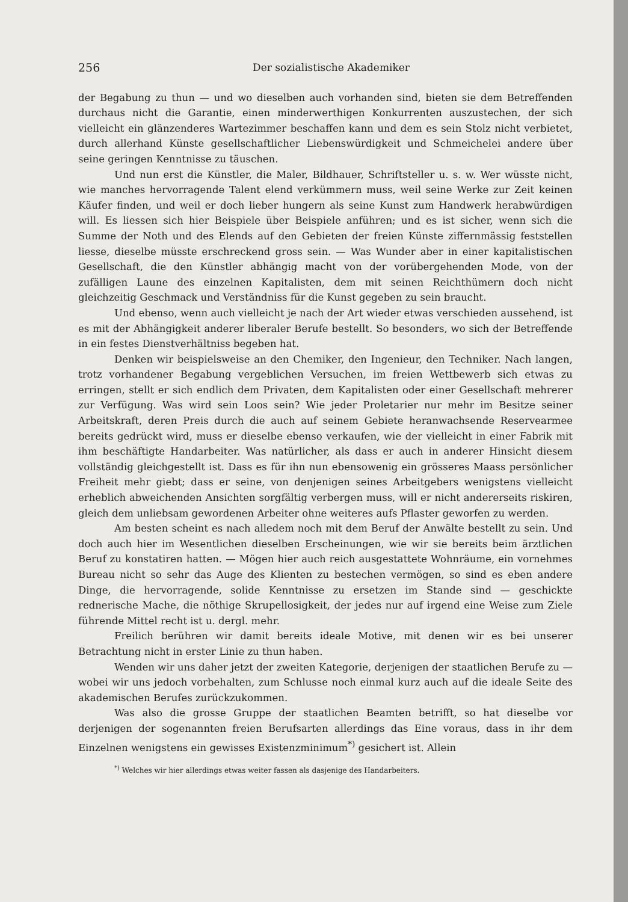256 Der sozialistische Akademiker
der Begabung zu thun — und wo dieselben auch vorhanden sind, bieten sie dem Betreffenden durchaus nicht die Garantie, einen minderwerthigen Konkurrenten auszustechen, der sich vielleicht ein glänzenderes Wartezimmer beschaffen kann und dem es sein Stolz nicht verbietet, durch allerhand Künste gesellschaftlicher Liebenswürdigkeit und Schmeichelei andere über seine geringen Kenntnisse zu täuschen.
Und nun erst die Künstler, die Maler, Bildhauer, Schriftsteller u. s. w. Wer wüsste nicht, wie manches hervorragende Talent elend verkümmern muss, weil seine Werke zur Zeit keinen Käufer finden, und weil er doch lieber hungern als seine Kunst zum Handwerk herabwürdigen will. Es liessen sich hier Beispiele über Beispiele anführen; und es ist sicher, wenn sich die Summe der Noth und des Elends auf den Gebieten der freien Künste ziffernmässig feststellen liesse, dieselbe müsste erschreckend gross sein. — Was Wunder aber in einer kapitalistischen Gesellschaft, die den Künstler abhängig macht von der vorübergehenden Mode, von der zufälligen Laune des einzelnen Kapitalisten, dem mit seinen Reichthümern doch nicht gleichzeitig Geschmack und Verständniss für die Kunst gegeben zu sein braucht.
Und ebenso, wenn auch vielleicht je nach der Art wieder etwas verschieden aussehend, ist es mit der Abhängigkeit anderer liberaler Berufe bestellt. So besonders, wo sich der Betreffende in ein festes Dienstverhältniss begeben hat.
Denken wir beispielsweise an den Chemiker, den Ingenieur, den Techniker. Nach langen, trotz vorhandener Begabung vergeblichen Versuchen, im freien Wettbewerb sich etwas zu erringen, stellt er sich endlich dem Privaten, dem Kapitalisten oder einer Gesellschaft mehrerer zur Verfügung. Was wird sein Loos sein? Wie jeder Proletarier nur mehr im Besitze seiner Arbeitskraft, deren Preis durch die auch auf seinem Gebiete heranwachsende Reservearmee bereits gedrückt wird, muss er dieselbe ebenso verkaufen, wie der vielleicht in einer Fabrik mit ihm beschäftigte Handarbeiter. Was natürlicher, als dass er auch in anderer Hinsicht diesem vollständig gleichgestellt ist. Dass es für ihn nun ebensowenig ein grösseres Maass persönlicher Freiheit mehr giebt; dass er seine, von denjenigen seines Arbeitgebers wenigstens vielleicht erheblich abweichenden Ansichten sorgfältig verbergen muss, will er nicht andererseits riskiren, gleich dem unliebsam gewordenen Arbeiter ohne weiteres aufs Pflaster geworfen zu werden.
Am besten scheint es nach alledem noch mit dem Beruf der Anwälte bestellt zu sein. Und doch auch hier im Wesentlichen dieselben Erscheinungen, wie wir sie bereits beim ärztlichen Beruf zu konstatiren hatten. — Mögen hier auch reich ausgestattete Wohnräume, ein vornehmes Bureau nicht so sehr das Auge des Klienten zu bestechen vermögen, so sind es eben andere Dinge, die hervorragende, solide Kenntnisse zu ersetzen im Stande sind — geschickte rednerische Mache, die nöthige Skrupellosigkeit, der jedes nur auf irgend eine Weise zum Ziele führende Mittel recht ist u. dergl. mehr.
Freilich berühren wir damit bereits ideale Motive, mit denen wir es bei unserer Betrachtung nicht in erster Linie zu thun haben.
Wenden wir uns daher jetzt der zweiten Kategorie, derjenigen der staatlichen Berufe zu — wobei wir uns jedoch vorbehalten, zum Schlusse noch einmal kurz auch auf die ideale Seite des akademischen Berufes zurückzukommen.
Was also die grosse Gruppe der staatlichen Beamten betrifft, so hat dieselbe vor derjenigen der sogenannten freien Berufsarten allerdings das Eine voraus, dass in ihr dem Einzelnen wenigstens ein gewisses Existenzminimum<sup>*)</sup> gesichert ist. Allein
<sup>*)</sup> Welches wir hier allerdings etwas weiter fassen als dasjenige des Handarbeiters.